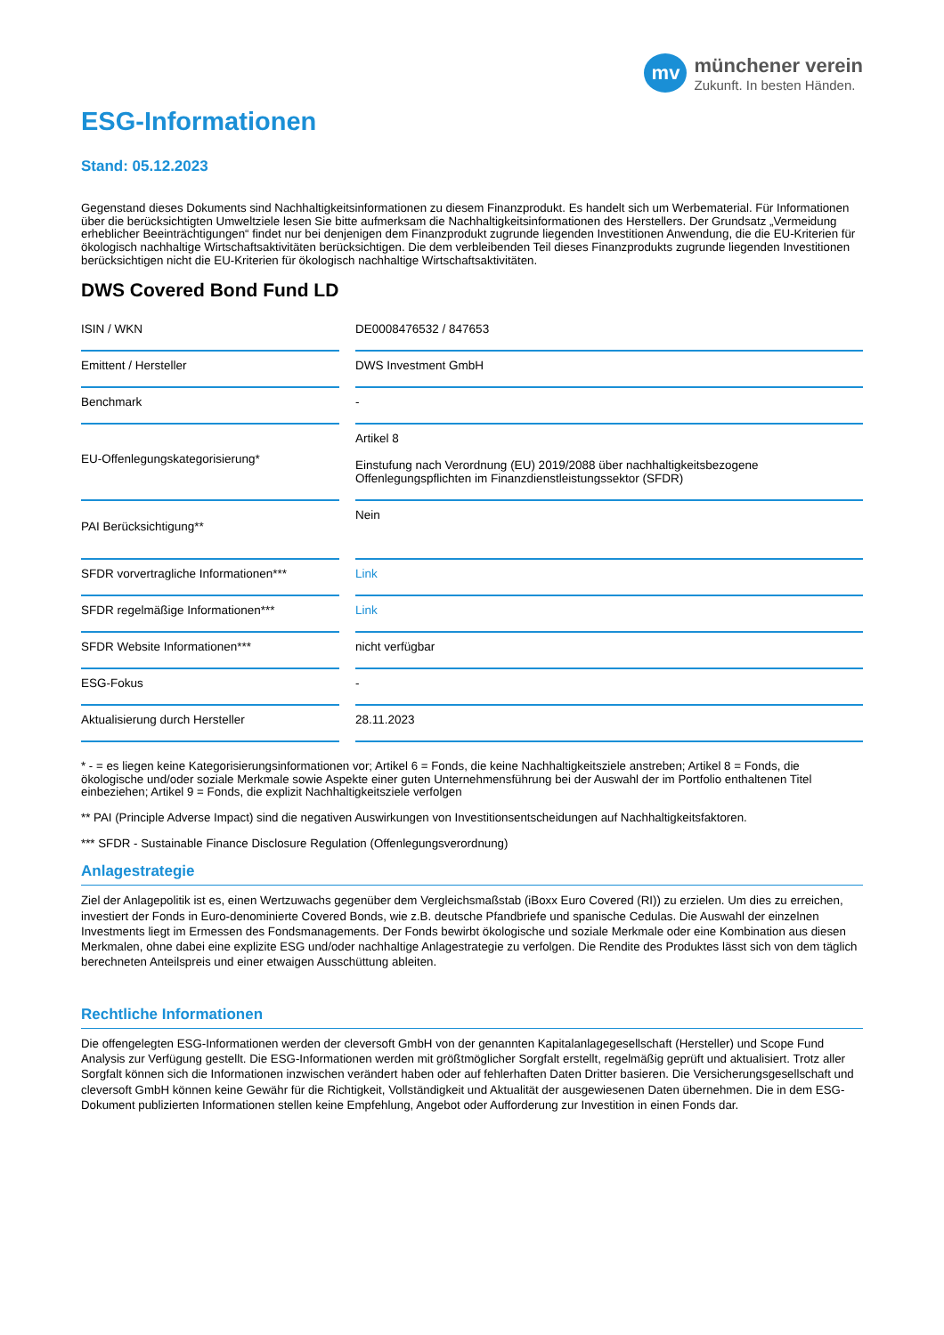mv
münchener verein
Zukunft. In besten Händen.
ESG-Informationen
Stand: 05.12.2023
Gegenstand dieses Dokuments sind Nachhaltigkeitsinformationen zu diesem Finanzprodukt. Es handelt sich um Werbematerial. Für Informationen über die berücksichtigten Umweltziele lesen Sie bitte aufmerksam die Nachhaltigkeitsinformationen des Herstellers. Der Grundsatz „Vermeidung erheblicher Beeinträchtigungen“ findet nur bei denjenigen dem Finanzprodukt zugrunde liegenden Investitionen Anwendung, die die EU-Kriterien für ökologisch nachhaltige Wirtschaftsaktivitäten berücksichtigen. Die dem verbleibenden Teil dieses Finanzprodukts zugrunde liegenden Investitionen berücksichtigen nicht die EU-Kriterien für ökologisch nachhaltige Wirtschaftsaktivitäten.
DWS Covered Bond Fund LD
| ISIN / WKN | | DE0008476532 / 847653 |
| Emittent / Hersteller | | DWS Investment GmbH |
| Benchmark | | - |
| EU-Offenlegungskategorisierung* | | Artikel 8 Einstufung nach Verordnung (EU) 2019/2088 über nachhaltigkeitsbezogene Offenlegungspflichten im Finanzdienstleistungssektor (SFDR) |
| PAI Berücksichtigung** | | Nein |
| SFDR vorvertragliche Informationen*** | | Link |
| SFDR regelmäßige Informationen*** | | Link |
| SFDR Website Informationen*** | | nicht verfügbar |
| ESG-Fokus | | - |
| Aktualisierung durch Hersteller | | 28.11.2023 |
* - = es liegen keine Kategorisierungsinformationen vor; Artikel 6 = Fonds, die keine Nachhaltigkeitsziele anstreben; Artikel 8 = Fonds, die ökologische und/oder soziale Merkmale sowie Aspekte einer guten Unternehmensführung bei der Auswahl der im Portfolio enthaltenen Titel einbeziehen; Artikel 9 = Fonds, die explizit Nachhaltigkeitsziele verfolgen
** PAI (Principle Adverse Impact) sind die negativen Auswirkungen von Investitionsentscheidungen auf Nachhaltigkeitsfaktoren.
*** SFDR - Sustainable Finance Disclosure Regulation (Offenlegungsverordnung)
Anlagestrategie
Ziel der Anlagepolitik ist es, einen Wertzuwachs gegenüber dem Vergleichsmaßstab (iBoxx Euro Covered (RI)) zu erzielen. Um dies zu erreichen, investiert der Fonds in Euro-denominierte Covered Bonds, wie z.B. deutsche Pfandbriefe und spanische Cedulas. Die Auswahl der einzelnen Investments liegt im Ermessen des Fondsmanagements. Der Fonds bewirbt ökologische und soziale Merkmale oder eine Kombination aus diesen Merkmalen, ohne dabei eine explizite ESG und/oder nachhaltige Anlagestrategie zu verfolgen. Die Rendite des Produktes lässt sich von dem täglich berechneten Anteilspreis und einer etwaigen Ausschüttung ableiten.
Rechtliche Informationen
Die offengelegten ESG-Informationen werden der cleversoft GmbH von der genannten Kapitalanlagegesellschaft (Hersteller) und Scope Fund Analysis zur Verfügung gestellt. Die ESG-Informationen werden mit größtmöglicher Sorgfalt erstellt, regelmäßig geprüft und aktualisiert. Trotz aller Sorgfalt können sich die Informationen inzwischen verändert haben oder auf fehlerhaften Daten Dritter basieren. Die Versicherungsgesellschaft und cleversoft GmbH können keine Gewähr für die Richtigkeit, Vollständigkeit und Aktualität der ausgewiesenen Daten übernehmen. Die in dem ESG-Dokument publizierten Informationen stellen keine Empfehlung, Angebot oder Aufforderung zur Investition in einen Fonds dar.